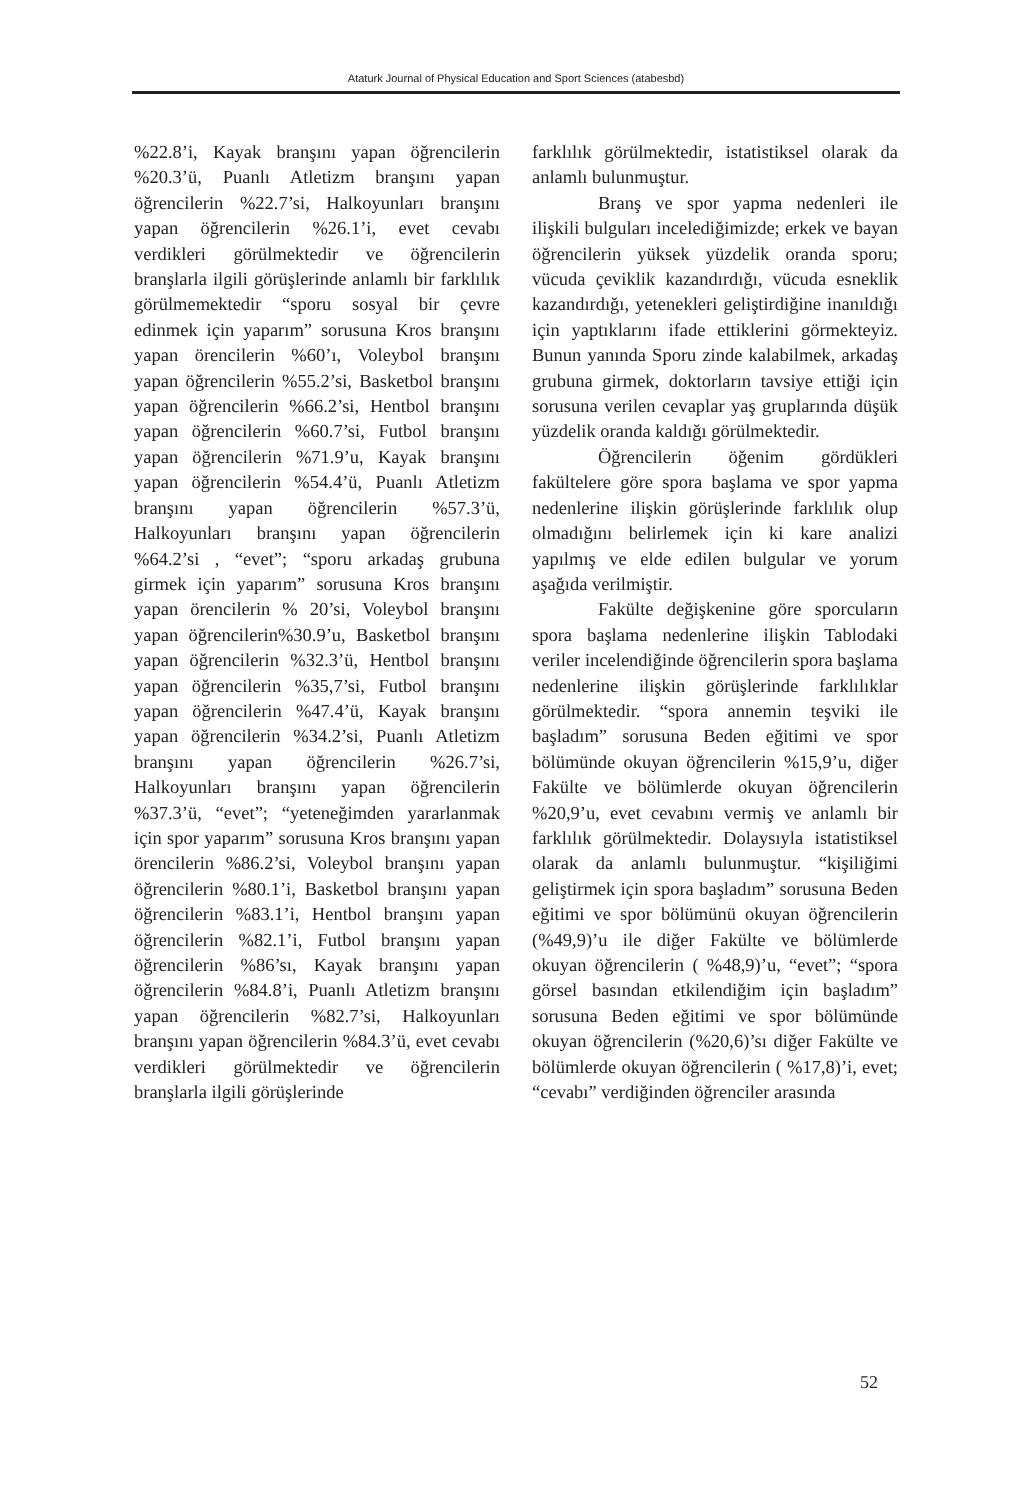Ataturk Journal of Physical Education and Sport Sciences (atabesbd)
%22.8’i, Kayak branşını yapan öğrencilerin %20.3’ü, Puanlı Atletizm branşını yapan öğrencilerin %22.7’si, Halkoyunları branşını yapan öğrencilerin %26.1’i, evet cevabı verdikleri görülmektedir ve öğrencilerin branşlarla ilgili görüşlerinde anlamlı bir farklılık görülmemektedir “sporu sosyal bir çevre edinmek için yaparım” sorusuna Kros branşını yapan örencilerin %60’ı, Voleybol branşını yapan öğrencilerin %55.2’si, Basketbol branşını yapan öğrencilerin %66.2’si, Hentbol branşını yapan öğrencilerin %60.7’si, Futbol branşını yapan öğrencilerin %71.9’u, Kayak branşını yapan öğrencilerin %54.4’ü, Puanlı Atletizm branşını yapan öğrencilerin %57.3’ü, Halkoyunları branşını yapan öğrencilerin %64.2’si , “evet”; “sporu arkadaş grubuna girmek için yaparım” sorusuna Kros branşını yapan örencilerin % 20’si, Voleybol branşını yapan öğrencilerin%30.9’u, Basketbol branşını yapan öğrencilerin %32.3’ü, Hentbol branşını yapan öğrencilerin %35,7’si, Futbol branşını yapan öğrencilerin %47.4’ü, Kayak branşını yapan öğrencilerin %34.2’si, Puanlı Atletizm branşını yapan öğrencilerin %26.7’si, Halkoyunları branşını yapan öğrencilerin %37.3’ü, “evet”; “yeteneğimden yararlanmak için spor yaparım” sorusuna Kros branşını yapan örencilerin %86.2’si, Voleybol branşını yapan öğrencilerin %80.1’i, Basketbol branşını yapan öğrencilerin %83.1’i, Hentbol branşını yapan öğrencilerin %82.1’i, Futbol branşını yapan öğrencilerin %86’sı, Kayak branşını yapan öğrencilerin %84.8’i, Puanlı Atletizm branşını yapan öğrencilerin %82.7’si, Halkoyunları branşını yapan öğrencilerin %84.3’ü, evet cevabı verdikleri görülmektedir ve öğrencilerin branşlarla ilgili görüşlerinde
farklılık görülmektedir, istatistiksel olarak da anlamlı bulunmuştur.
Branş ve spor yapma nedenleri ile ilişkili bulguları incelediğimizde; erkek ve bayan öğrencilerin yüksek yüzdelik oranda sporu; vücuda çeviklik kazandırdığı, vücuda esneklik kazandırdığı, yetenekleri geliştirdiğine inanıldığı için yaptıklarını ifade ettiklerini görmekteyiz. Bunun yanında Sporu zinde kalabilmek, arkadaş grubuna girmek, doktorların tavsiye ettiği için sorusuna verilen cevaplar yaş gruplarında düşük yüzdelik oranda kaldığı görülmektedir.
Öğrencilerin öğenim gördükleri fakültelere göre spora başlama ve spor yapma nedenlerine ilişkin görüşlerinde farklılık olup olmadığını belirlemek için ki kare analizi yapılmış ve elde edilen bulgular ve yorum aşağıda verilmiştir.
Fakülte değişkenine göre sporcuların spora başlama nedenlerine ilişkin Tablodaki veriler incelendiğinde öğrencilerin spora başlama nedenlerine ilişkin görüşlerinde farklılıklar görülmektedir. “spora annemin teşviki ile başladım” sorusuna Beden eğitimi ve spor bölümünde okuyan öğrencilerin %15,9’u, diğer Fakülte ve bölümlerde okuyan öğrencilerin %20,9’u, evet cevabını vermiş ve anlamlı bir farklılık görülmektedir. Dolaysıyla istatistiksel olarak da anlamlı bulunmuştur. “kişiliğimi geliştirmek için spora başladım” sorusuna Beden eğitimi ve spor bölümünü okuyan öğrencilerin (%49,9)’u ile diğer Fakülte ve bölümlerde okuyan öğrencilerin ( %48,9)’u, “evet”; “spora görsel basından etkilendiğim için başladım” sorusuna Beden eğitimi ve spor bölümünde okuyan öğrencilerin (%20,6)’sı diğer Fakülte ve bölümlerde okuyan öğrencilerin ( %17,8)’i, evet; “cevabı” verdiğinden öğrenciler arasında
52